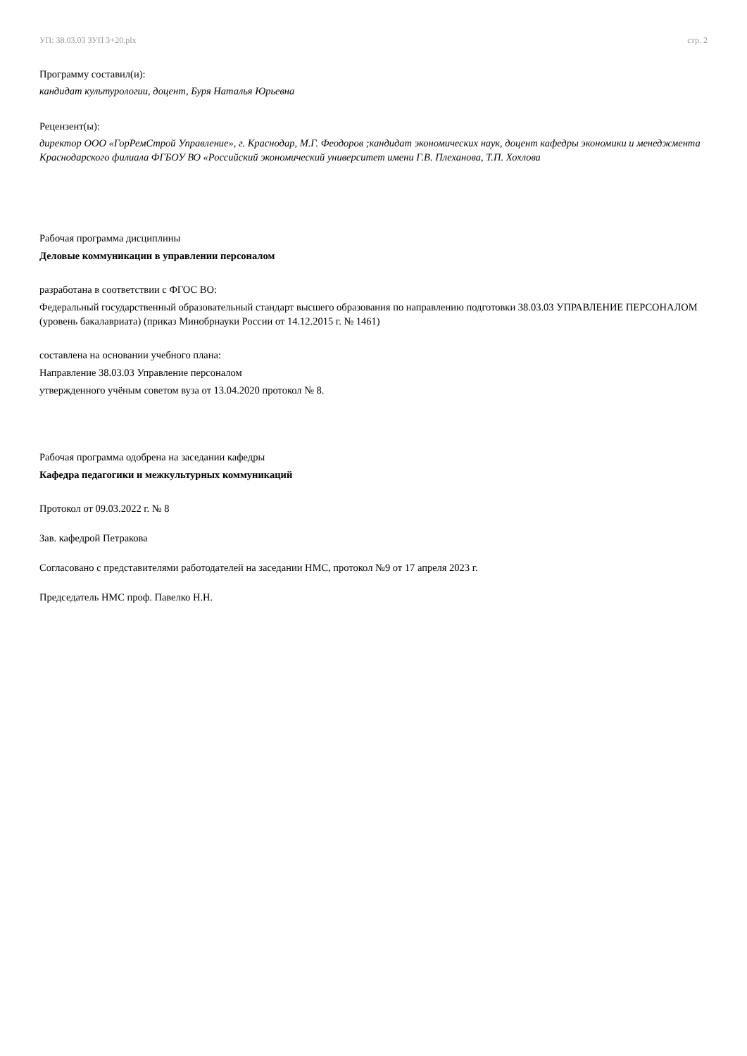УП: 38.03.03 ЗУП 3+20.plx стр. 2
Программу составил(и):
кандидат культурологии, доцент, Буря Наталья Юрьевна
Рецензент(ы):
директор ООО «ГорРемСтрой Управление», г. Краснодар, М.Г. Феодоров ;кандидат экономических наук, доцент кафедры экономики и менеджмента Краснодарского филиала ФГБОУ ВО «Российский экономический университет имени Г.В. Плеханова, Т.П. Хохлова
Рабочая программа дисциплины
Деловые коммуникации в управлении персоналом
разработана в соответствии с ФГОС ВО:
Федеральный государственный образовательный стандарт высшего образования по направлению подготовки 38.03.03 УПРАВЛЕНИЕ ПЕРСОНАЛОМ (уровень бакалавриата) (приказ Минобрнауки России от 14.12.2015 г. № 1461)
составлена на основании учебного плана:
Направление 38.03.03 Управление персоналом
утвержденного учёным советом вуза от 13.04.2020 протокол № 8.
Рабочая программа одобрена на заседании кафедры
Кафедра педагогики и межкультурных коммуникаций
Протокол от 09.03.2022 г. № 8
Зав. кафедрой Петракова
Согласовано с представителями работодателей на заседании НМС, протокол №9 от 17 апреля 2023 г.
Председатель НМС проф. Павелко Н.Н.